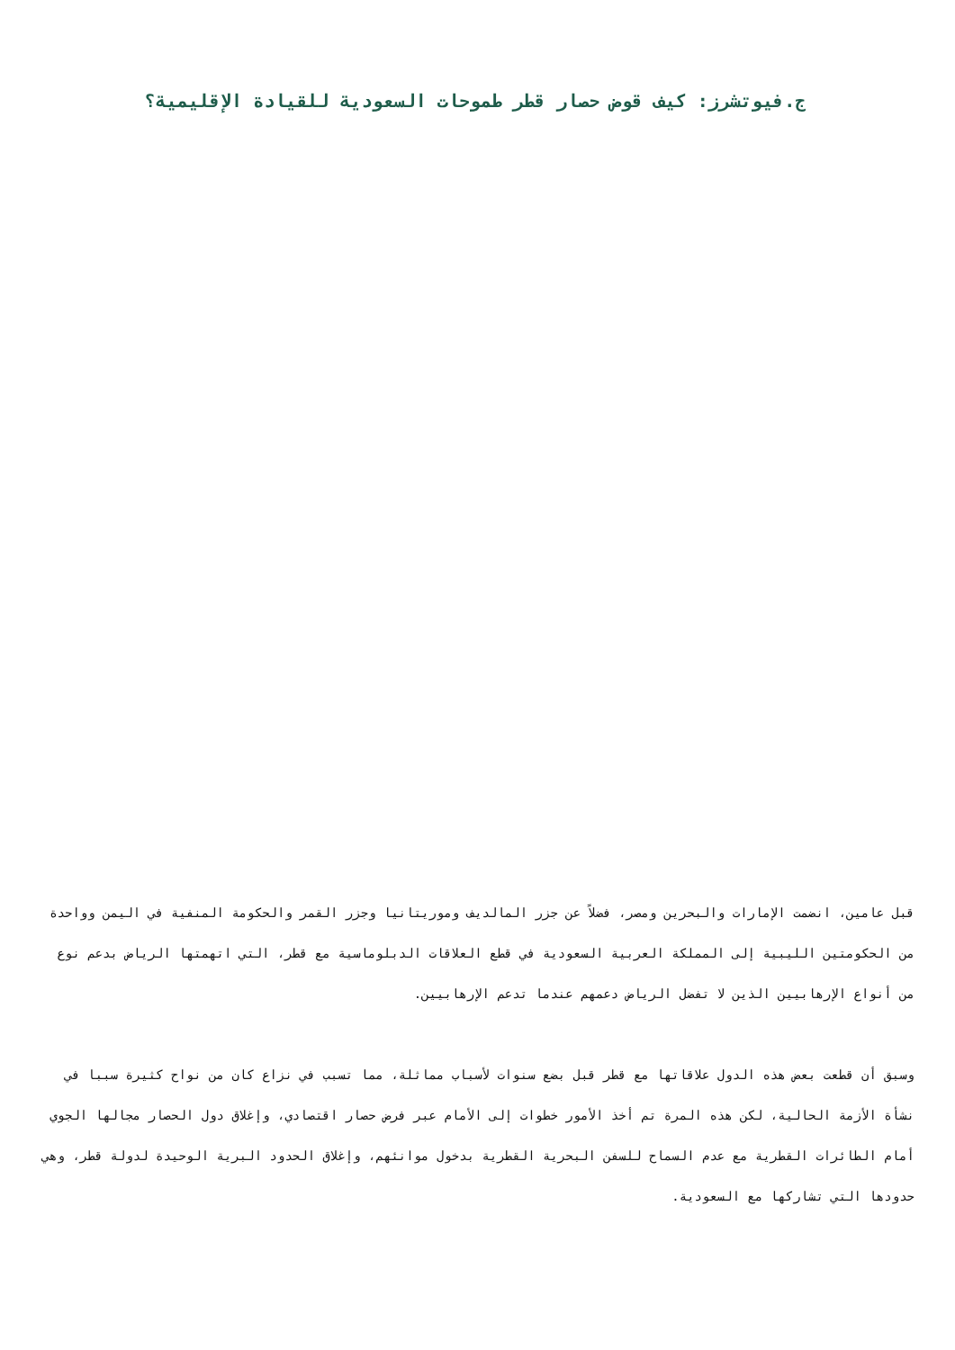ج.فيوتشرز: كيف قوض حصار قطر طموحات السعودية للقيادة الإقليمية؟
قبل عامين، انضمت الإمارات والبحرين ومصر، فضلاً عن جزر المالديف وموريتانيا وجزر القمر والحكومة المنفية في اليمن وواحدة من الحكومتين الليبية إلى المملكة العربية السعودية في قطع العلاقات الدبلوماسية مع قطر، التي اتهمتها الرياض بدعم نوع من أنواع الإرهابيين الذين لا تفضل الرياض دعمهم عندما تدعم الإرهابيين.
وسبق أن قطعت بعض هذه الدول علاقاتها مع قطر قبل بضع سنوات لأسباب مماثلة، مما تسبب في نزاع كان من نواح كثيرة سببا في نشأة الأزمة الحالية، لكن هذه المرة تم أخذ الأمور خطوات إلى الأمام عبر فرض حصار اقتصادي، وإغلاق دول الحصار مجالها الجوي أمام الطائرات القطرية مع عدم السماح للسفن البحرية القطرية بدخول موانئهم، وإغلاق الحدود البرية الوحيدة لدولة قطر، وهي حدودها التي تشاركها مع السعودية.